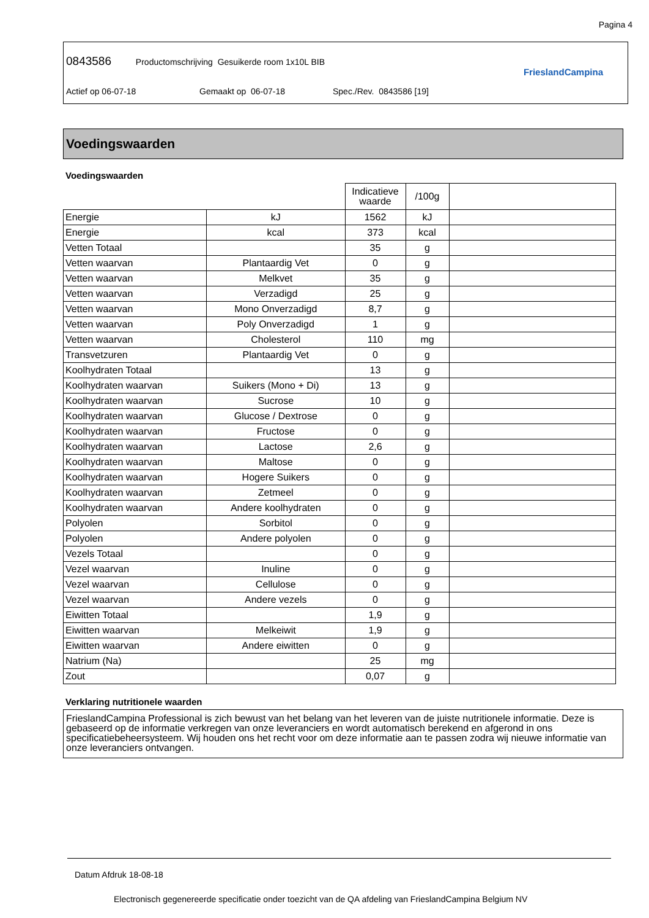Pagina 4
0843586 Productomschrijving Gesuikerde room 1x10L BIB
Actief op 06-07-18 Gemaakt op 06-07-18 Spec./Rev. 0843586 [19]
FrieslandCampina
Voedingswaarden
Voedingswaarden
| | | Indicatieve waarde | /100g | |
| Energie | kJ | 1562 | kJ | |
| Energie | kcal | 373 | kcal | |
| Vetten Totaal | | 35 | g | |
| Vetten waarvan | Plantaardig Vet | 0 | g | |
| Vetten waarvan | Melkvet | 35 | g | |
| Vetten waarvan | Verzadigd | 25 | g | |
| Vetten waarvan | Mono Onverzadigd | 8,7 | g | |
| Vetten waarvan | Poly Onverzadigd | 1 | g | |
| Vetten waarvan | Cholesterol | 110 | mg | |
| Transvetzuren | Plantaardig Vet | 0 | g | |
| Koolhydraten Totaal | | 13 | g | |
| Koolhydraten waarvan | Suikers (Mono + Di) | 13 | g | |
| Koolhydraten waarvan | Sucrose | 10 | g | |
| Koolhydraten waarvan | Glucose / Dextrose | 0 | g | |
| Koolhydraten waarvan | Fructose | 0 | g | |
| Koolhydraten waarvan | Lactose | 2,6 | g | |
| Koolhydraten waarvan | Maltose | 0 | g | |
| Koolhydraten waarvan | Hogere Suikers | 0 | g | |
| Koolhydraten waarvan | Zetmeel | 0 | g | |
| Koolhydraten waarvan | Andere koolhydraten | 0 | g | |
| Polyolen | Sorbitol | 0 | g | |
| Polyolen | Andere polyolen | 0 | g | |
| Vezels Totaal | | 0 | g | |
| Vezel waarvan | Inuline | 0 | g | |
| Vezel waarvan | Cellulose | 0 | g | |
| Vezel waarvan | Andere vezels | 0 | g | |
| Eiwitten Totaal | | 1,9 | g | |
| Eiwitten waarvan | Melkeiwit | 1,9 | g | |
| Eiwitten waarvan | Andere eiwitten | 0 | g | |
| Natrium (Na) | | 25 | mg | |
| Zout | | 0,07 | g | |
Verklaring nutritionele waarden
FrieslandCampina Professional is zich bewust van het belang van het leveren van de juiste nutritionele informatie. Deze is gebaseerd op de informatie verkregen van onze leveranciers en wordt automatisch berekend en afgerond in ons specificatiebeheersysteem. Wij houden ons het recht voor om deze informatie aan te passen zodra wij nieuwe informatie van onze leveranciers ontvangen.
Datum Afdruk 18-08-18
Electronisch gegenereerde specificatie onder toezicht van de QA afdeling van FrieslandCampina Belgium NV